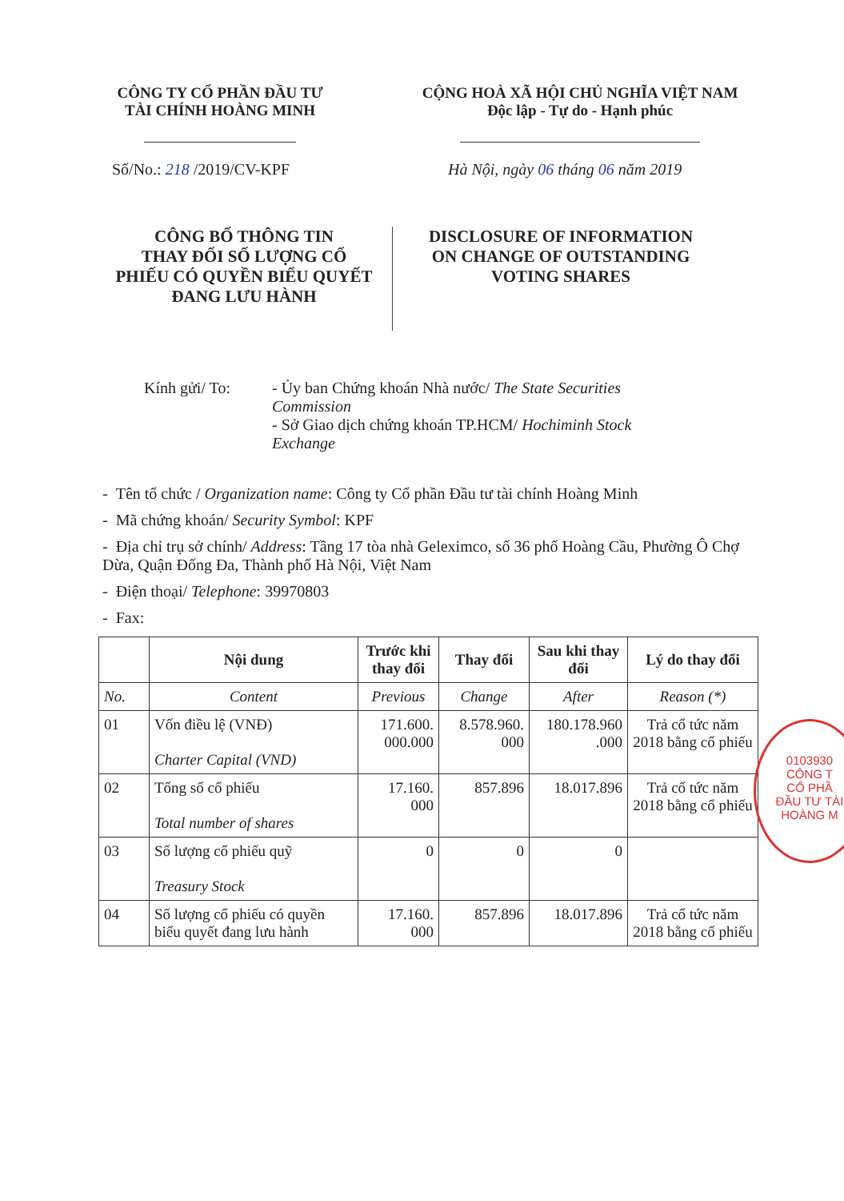CÔNG TY CỔ PHẦN ĐẦU TƯ
TÀI CHÍNH HOÀNG MINH
CỘNG HOÀ XÃ HỘI CHỦ NGHĨA VIỆT NAM
Độc lập - Tự do - Hạnh phúc
Số/No.: 218 /2019/CV-KPF Hà Nội, ngày 06 tháng 06 năm 2019
CÔNG BỐ THÔNG TIN
THAY ĐỔI SỐ LƯỢNG CỔ
PHIẾU CÓ QUYỀN BIỂU QUYẾT
ĐANG LƯU HÀNH
DISCLOSURE OF INFORMATION
ON CHANGE OF OUTSTANDING
VOTING SHARES
Kính gửi/ To: - Ủy ban Chứng khoán Nhà nước/ The State Securities Commission
- Sở Giao dịch chứng khoán TP.HCM/ Hochiminh Stock Exchange
- Tên tổ chức / Organization name: Công ty Cổ phần Đầu tư tài chính Hoàng Minh
- Mã chứng khoán/ Security Symbol: KPF
- Địa chỉ trụ sở chính/ Address: Tầng 17 tòa nhà Geleximco, số 36 phố Hoàng Cầu, Phường Ô Chợ Dừa, Quận Đống Đa, Thành phố Hà Nội, Việt Nam
- Điện thoại/ Telephone: 39970803
- Fax:
| | Nội dung | Trước khi thay đổi | Thay đổi | Sau khi thay đổi | Lý do thay đổi |
| --- | --- | --- | --- | --- | --- |
| No. | Content | Previous | Change | After | Reason (*) |
| 01 | Vốn điều lệ (VNĐ) Charter Capital (VND) | 171.600. 000.000 | 8.578.960. 000 | 180.178.960 .000 | Trả cổ tức năm 2018 bằng cổ phiếu |
| 02 | Tổng số cổ phiếu Total number of shares | 17.160. 000 | 857.896 | 18.017.896 | Trả cổ tức năm 2018 bằng cổ phiếu |
| 03 | Số lượng cổ phiếu quỹ Treasury Stock | 0 | 0 | 0 | |
| 04 | Số lượng cổ phiếu có quyền biểu quyết đang lưu hành | 17.160. 000 | 857.896 | 18.017.896 | Trả cổ tức năm 2018 bằng cổ phiếu |
0103930
CÔNG T
CỔ PHẦ
ĐẦU TƯ TÀI
HOÀNG M